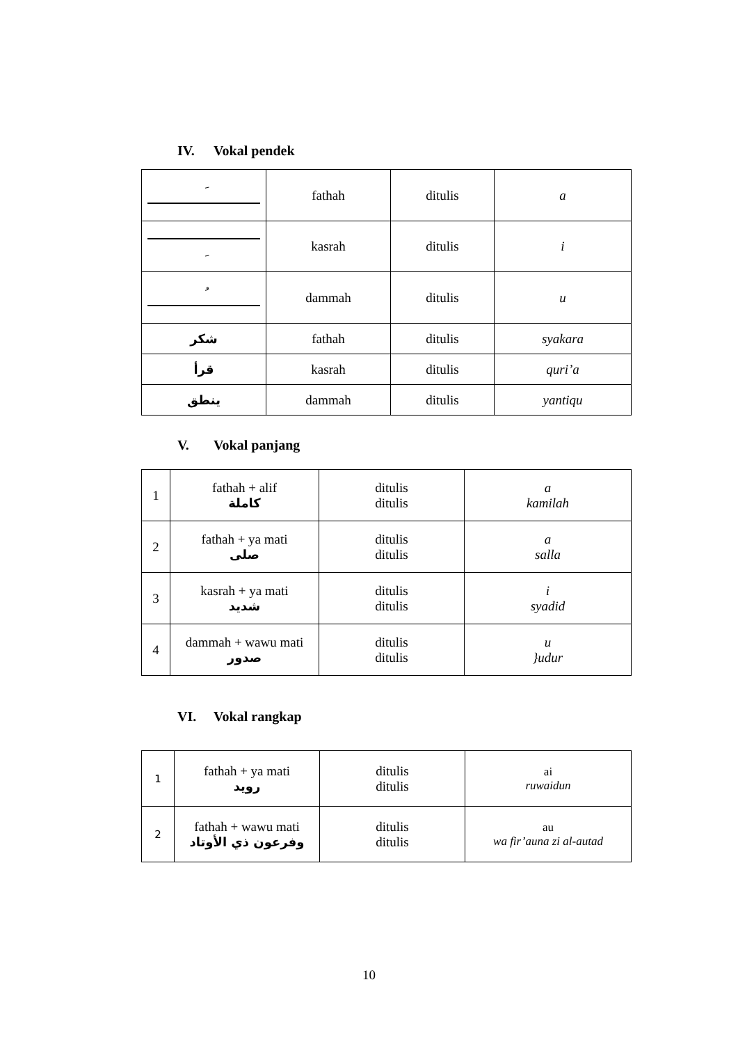IV. Vokal pendek
| َ | fathah | ditulis | a |
| ِ | kasrah | ditulis | i |
| ُ | dammah | ditulis | u |
| شكر | fathah | ditulis | syakara |
| قرأ | kasrah | ditulis | quri’a |
| ينطق | dammah | ditulis | yantiqu |
V. Vokal panjang
| 1 | fathah + alif كاملة | ditulis ditulis | a kamilah |
| 2 | fathah + ya mati صلى | ditulis ditulis | a salla |
| 3 | kasrah + ya mati شديد | ditulis ditulis | i syadid |
| 4 | dammah + wawu mati صدور | ditulis ditulis | u }udur |
VI. Vokal rangkap
| 1 | fathah + ya mati رويد | ditulis ditulis | ai ruwaidun |
| 2 | fathah + wawu mati وفرعون ذي الأوتاد | ditulis ditulis | au wa fir’auna zi al-autad |
10